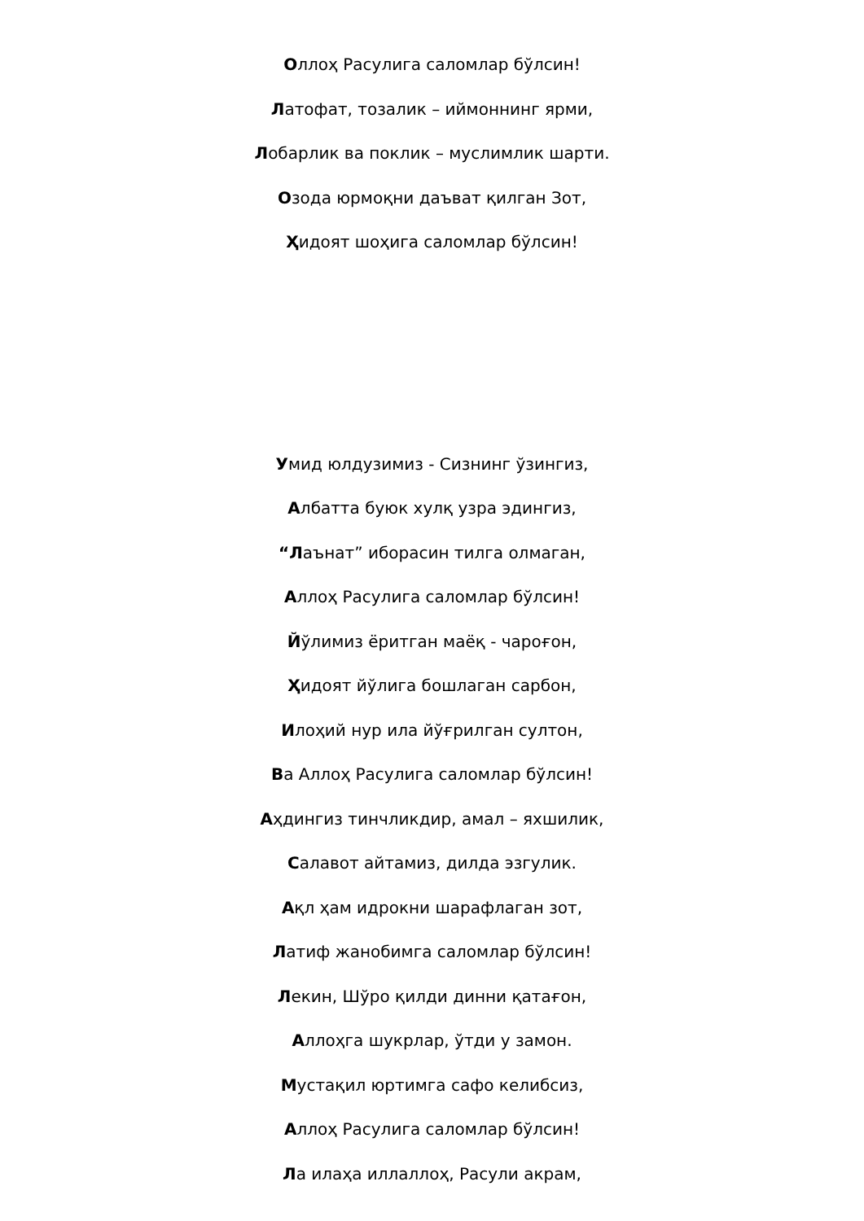Оллоҳ Расулига саломлар бўлсин!
Латофат, тозалик – иймоннинг ярми,
Лобарлик ва поклик – муслимлик шарти.
Озода юрмоқни даъват қилган Зот,
Ҳидоят шоҳига саломлар бўлсин!
Умид юлдузимиз - Сизнинг ўзингиз,
Албатта буюк хулқ узра эдингиз,
“Лаънат” иборасин тилга олмаган,
Аллоҳ Расулига саломлар бўлсин!
Йўлимиз ёритган маёқ - чароғон,
Ҳидоят йўлига бошлаган сарбон,
Илоҳий нур ила йўғрилган султон,
Ва Аллоҳ Расулига саломлар бўлсин!
Аҳдингиз тинчликдир, амал – яхшилик,
Салавот айтамиз, дилда эзгулик.
Ақл ҳам идрокни шарафлаган зот,
Латиф жанобимга саломлар бўлсин!
Лекин, Шўро қилди динни қатағон,
Аллоҳга шукрлар, ўтди у замон.
Мустақил юртимга сафо келибсиз,
Аллоҳ Расулига саломлар бўлсин!
Ла илаҳа иллаллоҳ, Расули акрам,